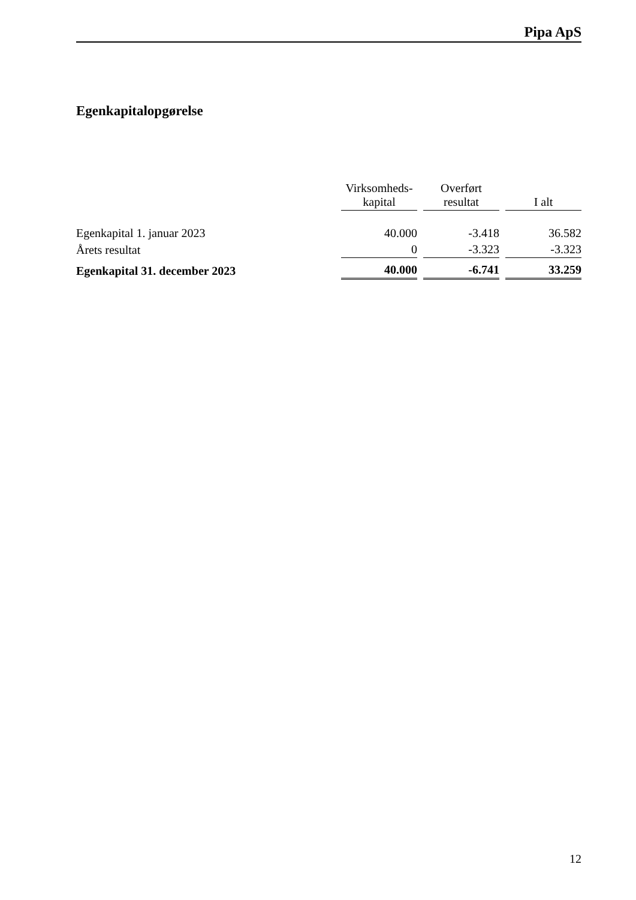Pipa ApS
Egenkapitalopgørelse
| | Virksomheds- kapital | | Overført resultat | | I alt |
| Egenkapital 1. januar 2023 | 40.000 | | -3.418 | | 36.582 |
| Årets resultat | 0 | | -3.323 | | -3.323 |
| Egenkapital 31. december 2023 | 40.000 | | -6.741 | | 33.259 |
12